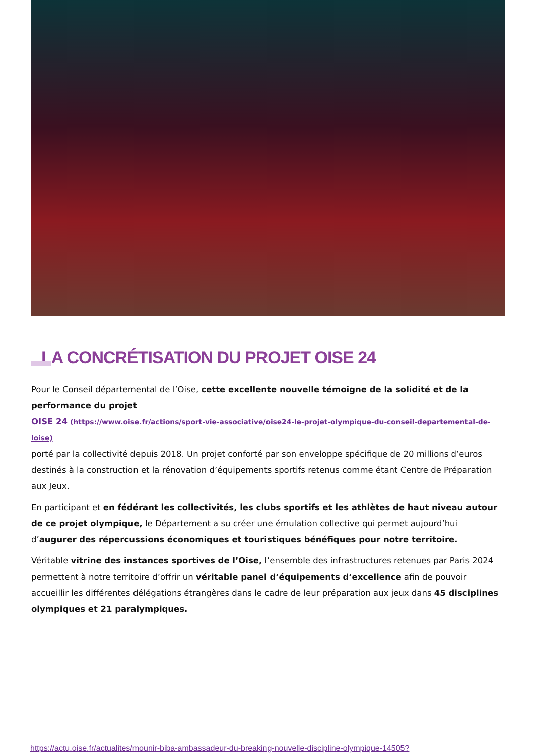LA CONCRÉTISATION DU PROJET OISE 24
Pour le Conseil départemental de l’Oise, cette excellente nouvelle témoigne de la solidité et de la performance du projet
OISE 24 (https://www.oise.fr/actions/sport-vie-associative/oise24-le-projet-olympique-du-conseil-departemental-de-loise)
porté par la collectivité depuis 2018. Un projet conforté par son enveloppe spécifique de 20 millions d’euros destinés à la construction et la rénovation d’équipements sportifs retenus comme étant Centre de Préparation aux Jeux.
En participant et en fédérant les collectivités, les clubs sportifs et les athlètes de haut niveau autour de ce projet olympique, le Département a su créer une émulation collective qui permet aujourd’hui d’augurer des répercussions économiques et touristiques bénéfiques pour notre territoire.
Véritable vitrine des instances sportives de l’Oise, l’ensemble des infrastructures retenues par Paris 2024 permettent à notre territoire d’offrir un véritable panel d’équipements d’excellence afin de pouvoir accueillir les différentes délégations étrangères dans le cadre de leur préparation aux jeux dans 45 disciplines olympiques et 21 paralympiques.
https://actu.oise.fr/actualites/mounir-biba-ambassadeur-du-breaking-nouvelle-discipline-olympique-14505?